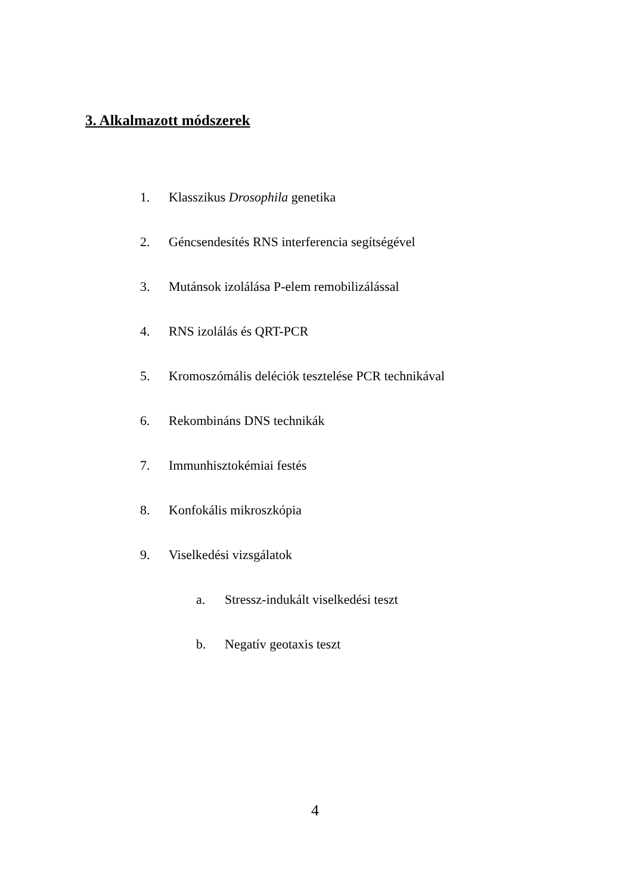3. Alkalmazott módszerek
1. Klasszikus Drosophila genetika
2. Géncsendesítés RNS interferencia segítségével
3. Mutánsok izolálása P-elem remobilizálással
4. RNS izolálás és QRT-PCR
5. Kromoszómális deléciók tesztelése PCR technikával
6. Rekombináns DNS technikák
7. Immunhisztokémiai festés
8. Konfokális mikroszkópia
9. Viselkedési vizsgálatok
a. Stressz-indukált viselkedési teszt
b. Negatív geotaxis teszt
4